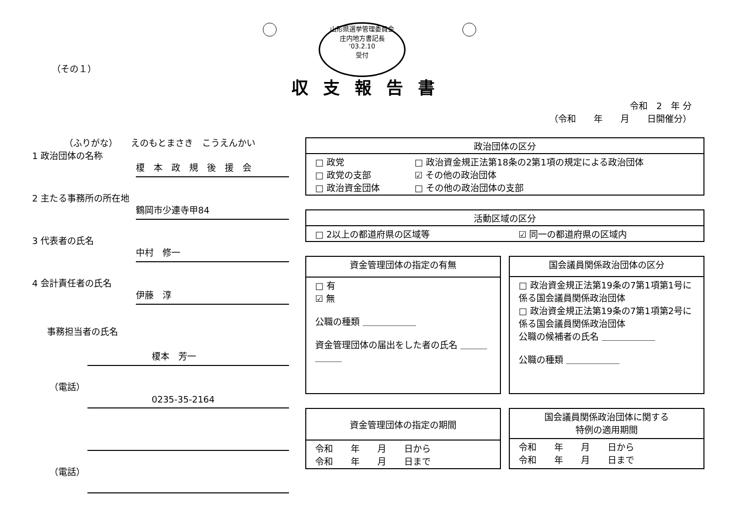山形県選挙管理委員会
庄内地方書記長
'03.2.10
受付
（その１）
収支報告書
令和　2　年 分
（令和　　年　　月　　日開催分）
（ふりがな）　　えのもとまさき　こうえんかい
1 政治団体の名称
榎　本　政　規　後　援　会
2 主たる事務所の所在地
鶴岡市少連寺甲84
3 代表者の氏名
中村　修一
4 会計責任者の氏名
伊藤　淳
事務担当者の氏名
榎本　芳一
（電話）
0235-35-2164
（電話）
| 政治団体の区分 | |
| --- | --- |
| □ 政党 □ 政党の支部 □ 政治資金団体 | □ 政治資金規正法第18条の2第1項の規定による政治団体 ☑ その他の政治団体 □ その他の政治団体の支部 |
| 活動区域の区分 | |
| --- | --- |
| □ 2以上の都道府県の区域等 | ☑ 同一の都道府県の区域内 |
| 資金管理団体の指定の有無 |
| --- |
| □ 有 ☑ 無 公職の種類 ＿＿＿＿＿＿ 資金管理団体の届出をした者の氏名 ＿＿＿＿＿＿ |
| 国会議員関係政治団体の区分 |
| --- |
| □ 政治資金規正法第19条の7第1項第1号に係る国会議員関係政治団体 □ 政治資金規正法第19条の7第1項第2号に係る国会議員関係政治団体 公職の候補者の氏名 ＿＿＿＿＿＿ 公職の種類 ＿＿＿＿＿＿ |
| 資金管理団体の指定の期間 |
| --- |
| 令和 年 月 日から 令和 年 月 日まで |
| 国会議員関係政治団体に関する 特例の適用期間 |
| --- |
| 令和 年 月 日から 令和 年 月 日まで |